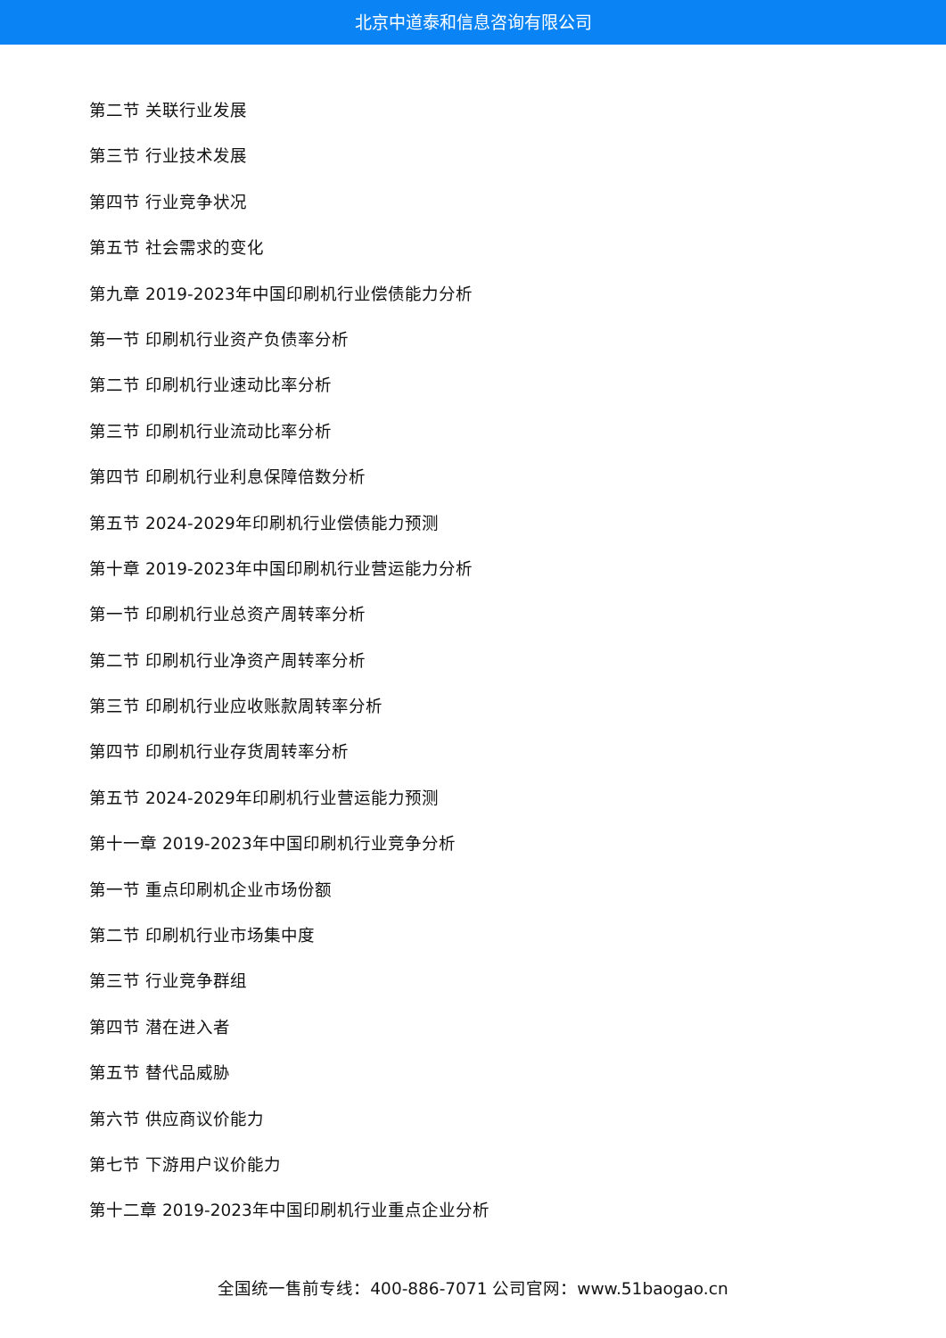北京中道泰和信息咨询有限公司
第二节 关联行业发展
第三节 行业技术发展
第四节 行业竞争状况
第五节 社会需求的变化
第九章 2019-2023年中国印刷机行业偿债能力分析
第一节 印刷机行业资产负债率分析
第二节 印刷机行业速动比率分析
第三节 印刷机行业流动比率分析
第四节 印刷机行业利息保障倍数分析
第五节 2024-2029年印刷机行业偿债能力预测
第十章 2019-2023年中国印刷机行业营运能力分析
第一节 印刷机行业总资产周转率分析
第二节 印刷机行业净资产周转率分析
第三节 印刷机行业应收账款周转率分析
第四节 印刷机行业存货周转率分析
第五节 2024-2029年印刷机行业营运能力预测
第十一章 2019-2023年中国印刷机行业竞争分析
第一节 重点印刷机企业市场份额
第二节 印刷机行业市场集中度
第三节 行业竞争群组
第四节 潜在进入者
第五节 替代品威胁
第六节 供应商议价能力
第七节 下游用户议价能力
第十二章 2019-2023年中国印刷机行业重点企业分析
全国统一售前专线：400-886-7071 公司官网：www.51baogao.cn